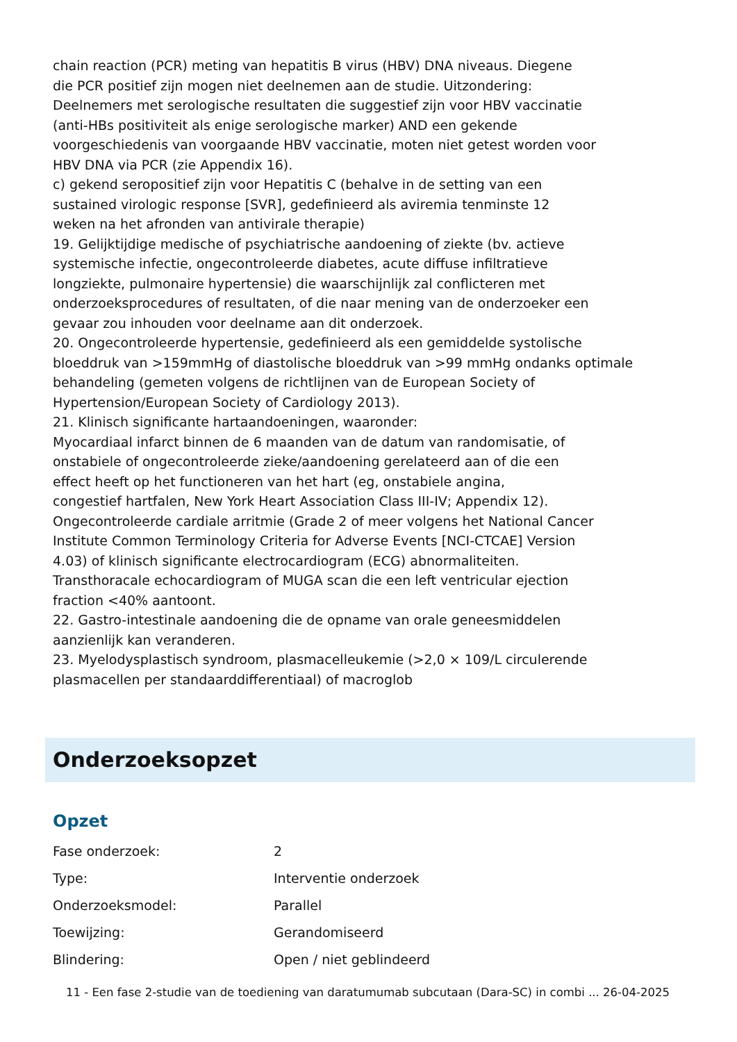chain reaction (PCR) meting van hepatitis B virus (HBV) DNA niveaus. Diegene
die PCR positief zijn mogen niet deelnemen aan de studie. Uitzondering:
Deelnemers met serologische resultaten die suggestief zijn voor HBV vaccinatie
(anti-HBs positiviteit als enige serologische marker) AND een gekende
voorgeschiedenis van voorgaande HBV vaccinatie, moten niet getest worden voor
HBV DNA via PCR (zie Appendix 16).
c) gekend seropositief zijn voor Hepatitis C (behalve in de setting van een
sustained virologic response [SVR], gedefinieerd als aviremia tenminste 12
weken na het afronden van antivirale therapie)
19. Gelijktijdige medische of psychiatrische aandoening of ziekte (bv. actieve
systemische infectie, ongecontroleerde diabetes, acute diffuse infiltratieve
longziekte, pulmonaire hypertensie) die waarschijnlijk zal conflicteren met
onderzoeksprocedures of resultaten, of die naar mening van de onderzoeker een
gevaar zou inhouden voor deelname aan dit onderzoek.
20. Ongecontroleerde hypertensie, gedefinieerd als een gemiddelde systolische
bloeddruk van >159mmHg of diastolische bloeddruk van >99 mmHg ondanks optimale
behandeling (gemeten volgens de richtlijnen van de European Society of
Hypertension/European Society of Cardiology 2013).
21. Klinisch significante hartaandoeningen, waaronder:
Myocardiaal infarct binnen de 6 maanden van de datum van randomisatie, of
onstabiele of ongecontroleerde zieke/aandoening gerelateerd aan of die een
effect heeft op het functioneren van het hart (eg, onstabiele angina,
congestief hartfalen, New York Heart Association Class III-IV; Appendix 12).
Ongecontroleerde cardiale arritmie (Grade 2 of meer volgens het National Cancer
Institute Common Terminology Criteria for Adverse Events [NCI-CTCAE] Version
4.03) of klinisch significante electrocardiogram (ECG) abnormaliteiten.
Transthoracale echocardiogram of MUGA scan die een left ventricular ejection
fraction <40% aantoont.
22. Gastro-intestinale aandoening die de opname van orale geneesmiddelen
aanzienlijk kan veranderen.
23. Myelodysplastisch syndroom, plasmacelleukemie (>2,0 × 109/L circulerende
plasmacellen per standaarddifferentiaal) of macroglob
Onderzoeksopzet
Opzet
| Fase onderzoek: | 2 |
| Type: | Interventie onderzoek |
| Onderzoeksmodel: | Parallel |
| Toewijzing: | Gerandomiseerd |
| Blindering: | Open / niet geblindeerd |
11 - Een fase 2-studie van de toediening van daratumumab subcutaan (Dara-SC) in combi ... 26-04-2025